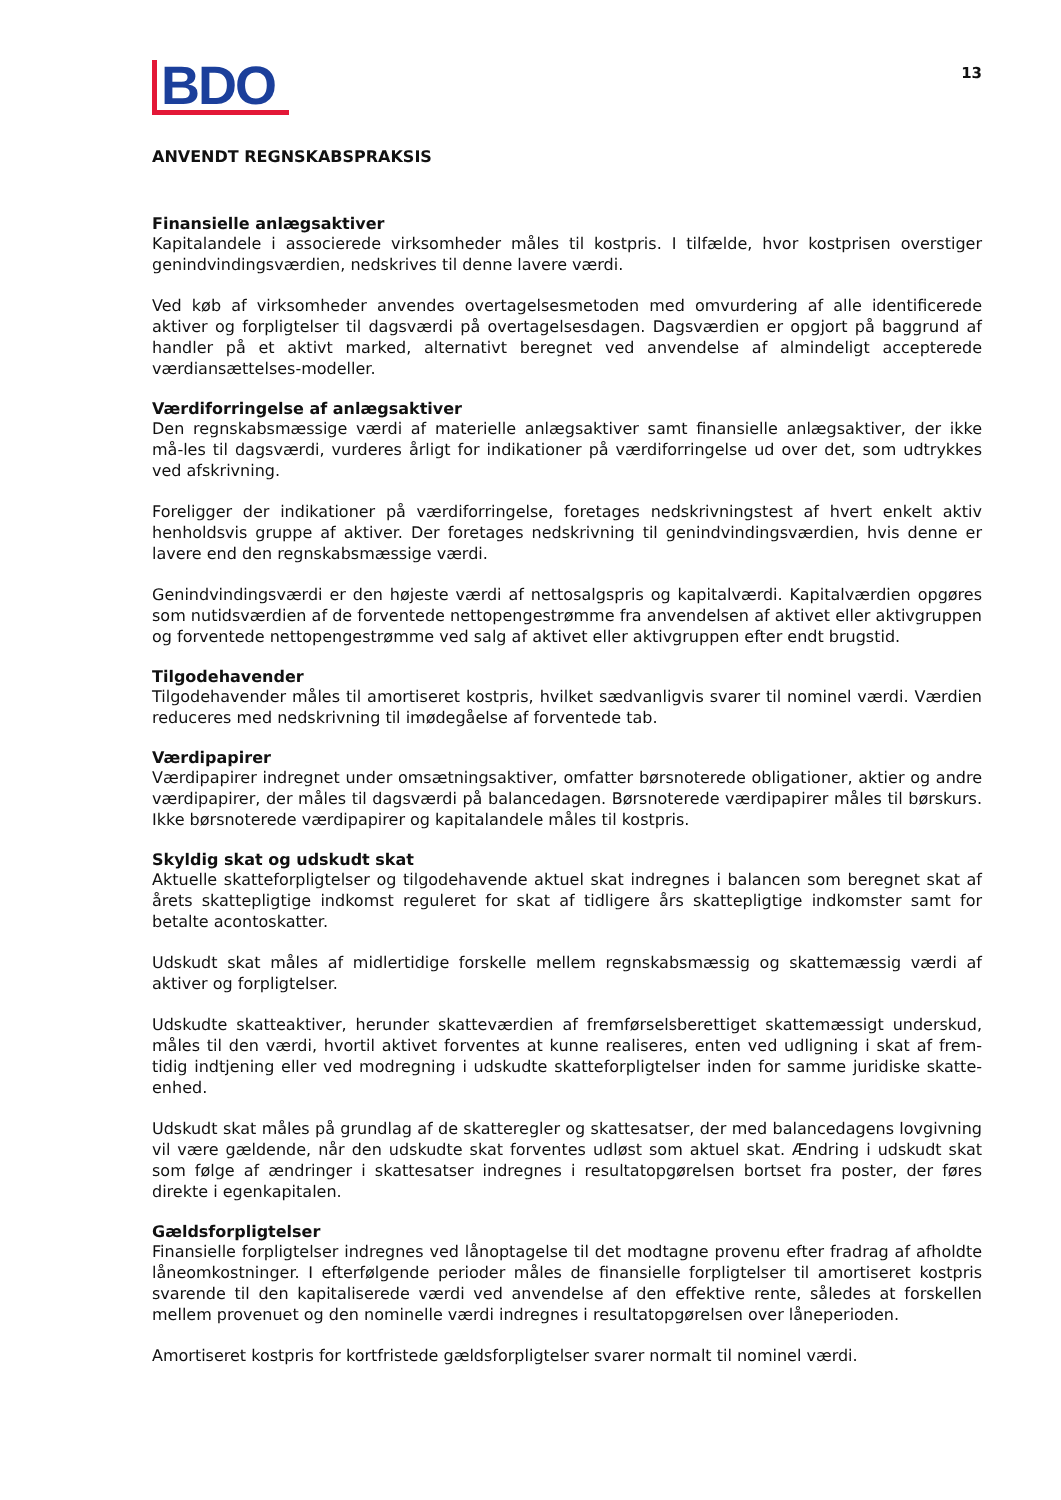BDO
13
ANVENDT REGNSKABSPRAKSIS
Finansielle anlægsaktiver
Kapitalandele i associerede virksomheder måles til kostpris. I tilfælde, hvor kostprisen overstiger genindvindingsværdien, nedskrives til denne lavere værdi.
Ved køb af virksomheder anvendes overtagelsesmetoden med omvurdering af alle identificerede aktiver og forpligtelser til dagsværdi på overtagelsesdagen. Dagsværdien er opgjort på baggrund af handler på et aktivt marked, alternativt beregnet ved anvendelse af almindeligt accepterede værdiansættelses-modeller.
Værdiforringelse af anlægsaktiver
Den regnskabsmæssige værdi af materielle anlægsaktiver samt finansielle anlægsaktiver, der ikke må-les til dagsværdi, vurderes årligt for indikationer på værdiforringelse ud over det, som udtrykkes ved afskrivning.
Foreligger der indikationer på værdiforringelse, foretages nedskrivningstest af hvert enkelt aktiv henholdsvis gruppe af aktiver. Der foretages nedskrivning til genindvindingsværdien, hvis denne er lavere end den regnskabsmæssige værdi.
Genindvindingsværdi er den højeste værdi af nettosalgspris og kapitalværdi. Kapitalværdien opgøres som nutidsværdien af de forventede nettopengestrømme fra anvendelsen af aktivet eller aktivgruppen og forventede nettopengestrømme ved salg af aktivet eller aktivgruppen efter endt brugstid.
Tilgodehavender
Tilgodehavender måles til amortiseret kostpris, hvilket sædvanligvis svarer til nominel værdi. Værdien reduceres med nedskrivning til imødegåelse af forventede tab.
Værdipapirer
Værdipapirer indregnet under omsætningsaktiver, omfatter børsnoterede obligationer, aktier og andre værdipapirer, der måles til dagsværdi på balancedagen. Børsnoterede værdipapirer måles til børskurs. Ikke børsnoterede værdipapirer og kapitalandele måles til kostpris.
Skyldig skat og udskudt skat
Aktuelle skatteforpligtelser og tilgodehavende aktuel skat indregnes i balancen som beregnet skat af årets skattepligtige indkomst reguleret for skat af tidligere års skattepligtige indkomster samt for betalte acontoskatter.
Udskudt skat måles af midlertidige forskelle mellem regnskabsmæssig og skattemæssig værdi af aktiver og forpligtelser.
Udskudte skatteaktiver, herunder skatteværdien af fremførselsberettiget skattemæssigt underskud, måles til den værdi, hvortil aktivet forventes at kunne realiseres, enten ved udligning i skat af frem-tidig indtjening eller ved modregning i udskudte skatteforpligtelser inden for samme juridiske skatte-enhed.
Udskudt skat måles på grundlag af de skatteregler og skattesatser, der med balancedagens lovgivning vil være gældende, når den udskudte skat forventes udløst som aktuel skat. Ændring i udskudt skat som følge af ændringer i skattesatser indregnes i resultatopgørelsen bortset fra poster, der føres direkte i egenkapitalen.
Gældsforpligtelser
Finansielle forpligtelser indregnes ved lånoptagelse til det modtagne provenu efter fradrag af afholdte låneomkostninger. I efterfølgende perioder måles de finansielle forpligtelser til amortiseret kostpris svarende til den kapitaliserede værdi ved anvendelse af den effektive rente, således at forskellen mellem provenuet og den nominelle værdi indregnes i resultatopgørelsen over låneperioden.
Amortiseret kostpris for kortfristede gældsforpligtelser svarer normalt til nominel værdi.